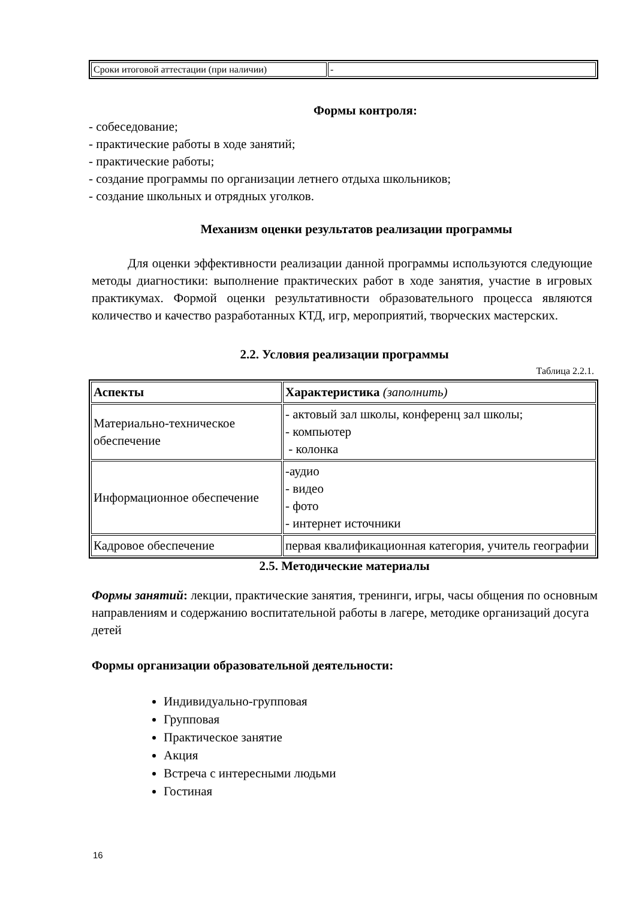| Сроки итоговой аттестации (при наличии) | - |
Формы контроля:
- собеседование;
- практические работы в ходе занятий;
- практические работы;
- создание программы по организации летнего отдыха школьников;
- создание школьных и отрядных уголков.
Механизм оценки результатов реализации программы
Для оценки эффективности реализации данной программы используются следующие методы диагностики: выполнение практических работ в ходе занятия, участие в игровых практикумах. Формой оценки результативности образовательного процесса являются количество и качество разработанных КТД, игр, мероприятий, творческих мастерских.
2.2. Условия реализации программы
Таблица 2.2.1.
| Аспекты | Характеристика (заполнить) |
| --- | --- |
| Материально-техническое обеспечение | - актовый зал школы, конференц зал школы; - компьютер - колонка |
| Информационное обеспечение | -аудио - видео - фото - интернет источники |
| Кадровое обеспечение | первая квалификационная категория, учитель географии |
2.5. Методические материалы
Формы занятий: лекции, практические занятия, тренинги, игры, часы общения по основным направлениям и содержанию воспитательной работы в лагере, методике организаций досуга детей
Формы организации образовательной деятельности:
Индивидуально-групповая
Групповая
Практическое занятие
Акция
Встреча с интересными людьми
Гостиная
16